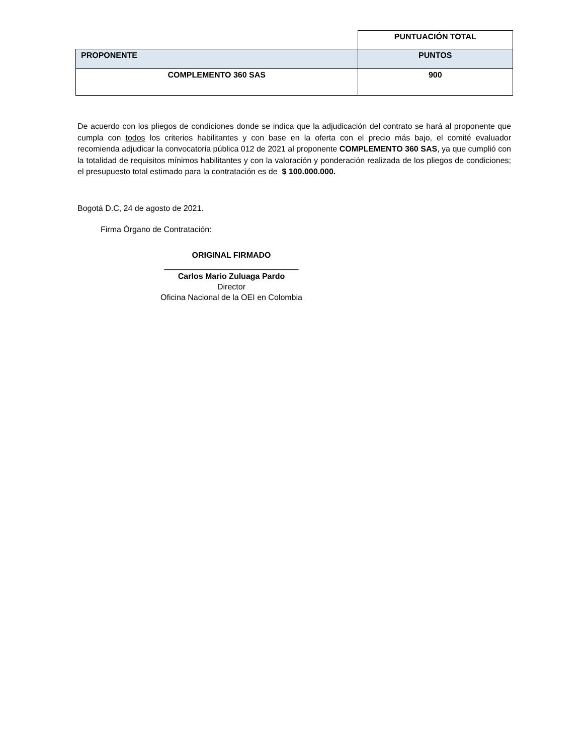| | PUNTUACIÓN TOTAL |
| PROPONENTE | PUNTOS |
| COMPLEMENTO 360 SAS | 900 |
De acuerdo con los pliegos de condiciones donde se indica que la adjudicación del contrato se hará al proponente que cumpla con todos los criterios habilitantes y con base en la oferta con el precio más bajo, el comité evaluador recomienda adjudicar la convocatoria pública 012 de 2021 al proponente COMPLEMENTO 360 SAS, ya que cumplió con la totalidad de requisitos mínimos habilitantes y con la valoración y ponderación realizada de los pliegos de condiciones; el presupuesto total estimado para la contratación es de $ 100.000.000.
Bogotá D.C, 24 de agosto de 2021.
Firma Órgano de Contratación:
ORIGINAL FIRMADO
______________________________
Carlos Mario Zuluaga Pardo
Director
Oficina Nacional de la OEI en Colombia